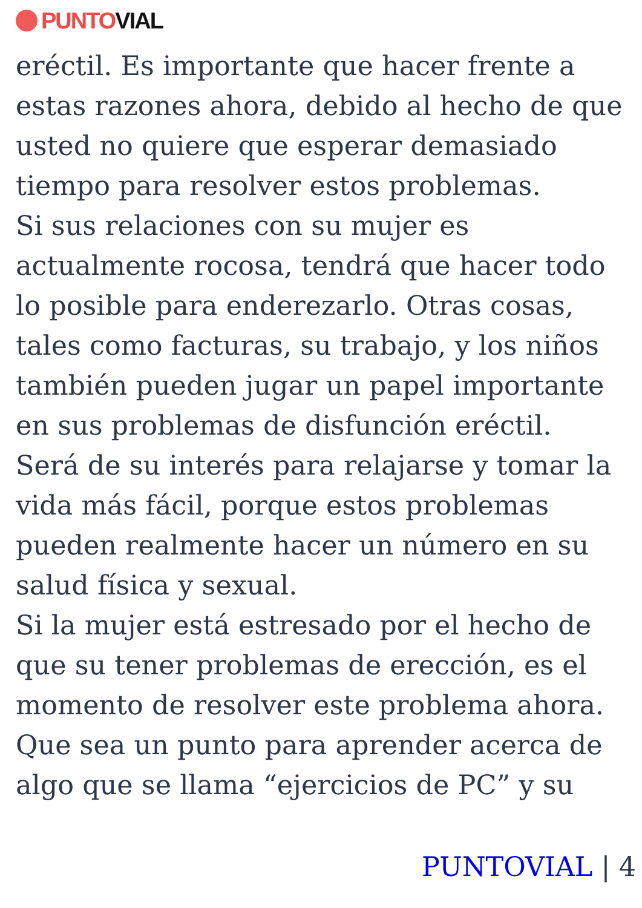PUNTO VIAL
eréctil. Es importante que hacer frente a estas razones ahora, debido al hecho de que usted no quiere que esperar demasiado tiempo para resolver estos problemas.
Si sus relaciones con su mujer es actualmente rocosa, tendrá que hacer todo lo posible para enderezarlo. Otras cosas, tales como facturas, su trabajo, y los niños también pueden jugar un papel importante en sus problemas de disfunción eréctil.
Será de su interés para relajarse y tomar la vida más fácil, porque estos problemas pueden realmente hacer un número en su salud física y sexual.
Si la mujer está estresado por el hecho de que su tener problemas de erección, es el momento de resolver este problema ahora. Que sea un punto para aprender acerca de algo que se llama “ejercicios de PC” y su
PUNTOVIAL | 4